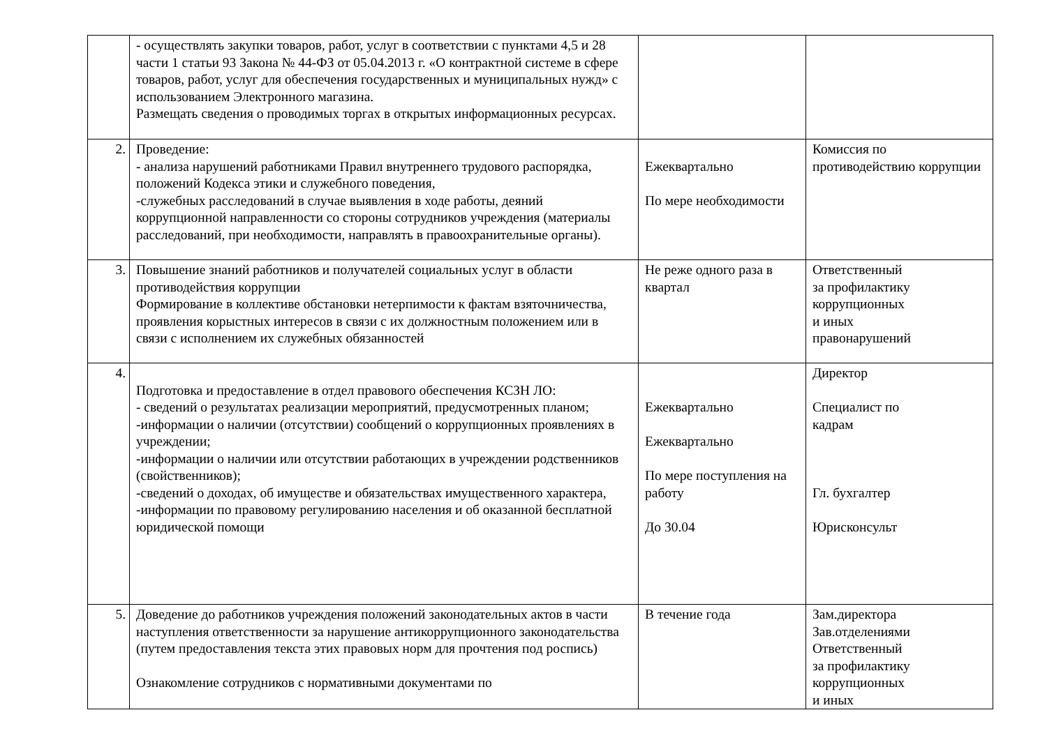| | - осуществлять закупки товаров, работ, услуг в соответствии с пунктами 4,5 и 28 части 1 статьи 93 Закона № 44-ФЗ от 05.04.2013 г. «О контрактной системе в сфере товаров, работ, услуг для обеспечения государственных и муниципальных нужд» с использованием Электронного магазина. Размещать сведения о проводимых торгах в открытых информационных ресурсах. | | |
| 2. | Проведение: - анализа нарушений работниками Правил внутреннего трудового распорядка, положений Кодекса этики и служебного поведения, -служебных расследований в случае выявления в ходе работы, деяний коррупционной направленности со стороны сотрудников учреждения (материалы расследований, при необходимости, направлять в правоохранительные органы). | Ежеквартально По мере необходимости | Комиссия по противодействию коррупции |
| 3. | Повышение знаний работников и получателей социальных услуг в области противодействия коррупции Формирование в коллективе обстановки нетерпимости к фактам взяточничества, проявления корыстных интересов в связи с их должностным положением или в связи с исполнением их служебных обязанностей | Не реже одного раза в квартал | Ответственный за профилактику коррупционных и иных правонарушений |
| 4. | Подготовка и предоставление в отдел правового обеспечения КСЗН ЛО: - сведений о результатах реализации мероприятий, предусмотренных планом; -информации о наличии (отсутствии) сообщений о коррупционных проявлениях в учреждении; -информации о наличии или отсутствии работающих в учреждении родственников (свойственников); -сведений о доходах, об имуществе и обязательствах имущественного характера, -информации по правовому регулированию населения и об оказанной бесплатной юридической помощи | Ежеквартально Ежеквартально По мере поступления на работу До 30.04 | Директор Специалист по кадрам Гл. бухгалтер Юрисконсульт |
| 5. | Доведение до работников учреждения положений законодательных актов в части наступления ответственности за нарушение антикоррупционного законодательства (путем предоставления текста этих правовых норм для прочтения под роспись) Ознакомление сотрудников с нормативными документами по | В течение года | Зам.директора Зав.отделениями Ответственный за профилактику коррупционных и иных |